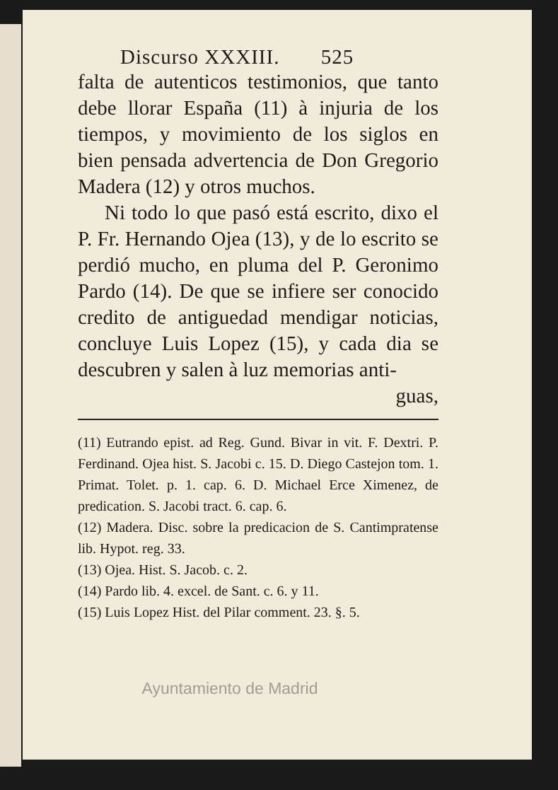Discurso XXXIII. 525
falta de autenticos testimonios, que tanto debe llorar España (11) à injuria de los tiempos, y movimiento de los siglos en bien pensada advertencia de Don Gregorio Madera (12) y otros muchos.
Ni todo lo que pasó está escrito, dixo el P. Fr. Hernando Ojea (13), y de lo escrito se perdió mucho, en pluma del P. Geronimo Pardo (14). De que se infiere ser conocido credito de antiguedad mendigar noticias, concluye Luis Lopez (15), y cada dia se descubren y salen à luz memorias anti-
guas,
(11) Eutrando epist. ad Reg. Gund. Bivar in vit. F. Dextri. P. Ferdinand. Ojea hist. S. Jacobi c. 15. D. Diego Castejon tom. 1. Primat. Tolet. p. 1. cap. 6. D. Michael Erce Ximenez, de predication. S. Jacobi tract. 6. cap. 6.
(12) Madera. Disc. sobre la predicacion de S. Cantimpratense lib. Hypot. reg. 33.
(13) Ojea. Hist. S. Jacob. c. 2.
(14) Pardo lib. 4. excel. de Sant. c. 6. y 11.
(15) Luis Lopez Hist. del Pilar comment. 23. §. 5.
Ayuntamiento de Madrid